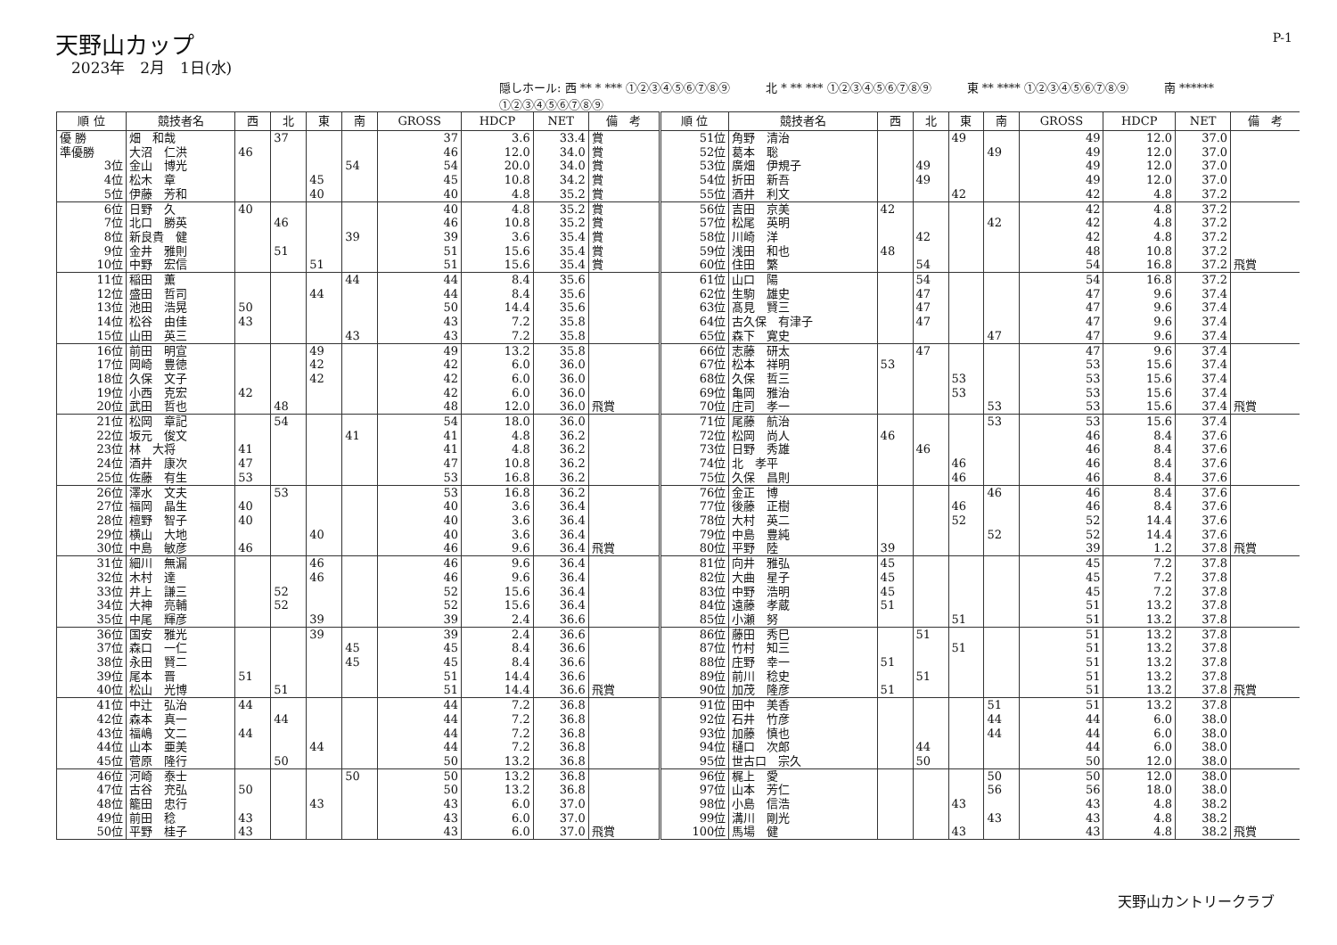天野山カップ
2023年　2月　1日(水)
P-1
隠しホール: 西 ** * *** ①②③④⑤⑥⑦⑧⑨ 北 * ** *** ①②③④⑤⑥⑦⑧⑨ 東 ** **** ①②③④⑤⑥⑦⑧⑨ 南 ****** ①②③④⑤⑥⑦⑧⑨
| 順 位 | 競技者名 | 西 | 北 | 東 | 南 | GROSS | HDCP | NET | 備 考 | 順 位 | 競技者名 | 西 | 北 | 東 | 南 | GROSS | HDCP | NET | 備 考 |
| --- | --- | --- | --- | --- | --- | --- | --- | --- | --- | --- | --- | --- | --- | --- | --- | --- | --- | --- | --- |
| 優 勝 | 畑 和哉 | | 37 | | | 37 | 3.6 | 33.4 | 賞 | 51位 | 角野 清治 | | | 49 | | 49 | 12.0 | 37.0 | |
| 準優勝 | 大沼 仁洪 | 46 | | | | 46 | 12.0 | 34.0 | 賞 | 52位 | 葛本 聡 | | | | 49 | 49 | 12.0 | 37.0 | |
| 3位 | 金山 博光 | | | | 54 | 54 | 20.0 | 34.0 | 賞 | 53位 | 廣畑 伊規子 | | 49 | | | 49 | 12.0 | 37.0 | |
| 4位 | 松木 章 | | | 45 | | 45 | 10.8 | 34.2 | 賞 | 54位 | 折田 新吾 | | 49 | | | 49 | 12.0 | 37.0 | |
| 5位 | 伊藤 芳和 | | | 40 | | 40 | 4.8 | 35.2 | 賞 | 55位 | 酒井 利文 | | | 42 | | 42 | 4.8 | 37.2 | |
| 6位 | 日野 久 | 40 | | | | 40 | 4.8 | 35.2 | 賞 | 56位 | 吉田 京美 | 42 | | | | 42 | 4.8 | 37.2 | |
| 7位 | 北口 勝英 | | 46 | | | 46 | 10.8 | 35.2 | 賞 | 57位 | 松尾 英明 | | | | 42 | 42 | 4.8 | 37.2 | |
| 8位 | 新良貴 健 | | | | 39 | 39 | 3.6 | 35.4 | 賞 | 58位 | 川崎 洋 | | 42 | | | 42 | 4.8 | 37.2 | |
| 9位 | 金井 雅則 | | 51 | | | 51 | 15.6 | 35.4 | 賞 | 59位 | 浅田 和也 | 48 | | | | 48 | 10.8 | 37.2 | |
| 10位 | 中野 宏信 | | | 51 | | 51 | 15.6 | 35.4 | 賞 | 60位 | 住田 繁 | | 54 | | | 54 | 16.8 | 37.2 | 飛賞 |
| 11位 | 稲田 薫 | | | | 44 | 44 | 8.4 | 35.6 | | 61位 | 山口 陽 | | 54 | | | 54 | 16.8 | 37.2 | |
| 12位 | 盛田 哲司 | | | 44 | | 44 | 8.4 | 35.6 | | 62位 | 生駒 雄史 | | 47 | | | 47 | 9.6 | 37.4 | |
| 13位 | 池田 浩晃 | 50 | | | | 50 | 14.4 | 35.6 | | 63位 | 髙見 賢三 | | 47 | | | 47 | 9.6 | 37.4 | |
| 14位 | 松谷 由佳 | 43 | | | | 43 | 7.2 | 35.8 | | 64位 | 古久保 有津子 | | 47 | | | 47 | 9.6 | 37.4 | |
| 15位 | 山田 英三 | | | | 43 | 43 | 7.2 | 35.8 | | 65位 | 森下 寛史 | | | | 47 | 47 | 9.6 | 37.4 | |
| 16位 | 前田 明宣 | | | 49 | | 49 | 13.2 | 35.8 | | 66位 | 志藤 研太 | | 47 | | | 47 | 9.6 | 37.4 | |
| 17位 | 岡崎 豊徳 | | | 42 | | 42 | 6.0 | 36.0 | | 67位 | 松本 祥明 | 53 | | | | 53 | 15.6 | 37.4 | |
| 18位 | 久保 文子 | | | 42 | | 42 | 6.0 | 36.0 | | 68位 | 久保 哲三 | | | 53 | | 53 | 15.6 | 37.4 | |
| 19位 | 小西 克宏 | 42 | | | | 42 | 6.0 | 36.0 | | 69位 | 亀岡 雅治 | | | 53 | | 53 | 15.6 | 37.4 | |
| 20位 | 武田 哲也 | | 48 | | | 48 | 12.0 | 36.0 | 飛賞 | 70位 | 庄司 孝一 | | | | 53 | 53 | 15.6 | 37.4 | 飛賞 |
| 21位 | 松岡 章記 | | 54 | | | 54 | 18.0 | 36.0 | | 71位 | 尾藤 航治 | | | | 53 | 53 | 15.6 | 37.4 | |
| 22位 | 坂元 俊文 | | | | 41 | 41 | 4.8 | 36.2 | | 72位 | 松岡 尚人 | 46 | | | | 46 | 8.4 | 37.6 | |
| 23位 | 林 大将 | 41 | | | | 41 | 4.8 | 36.2 | | 73位 | 日野 秀雄 | | 46 | | | 46 | 8.4 | 37.6 | |
| 24位 | 酒井 康次 | 47 | | | | 47 | 10.8 | 36.2 | | 74位 | 北 孝平 | | | 46 | | 46 | 8.4 | 37.6 | |
| 25位 | 佐藤 有生 | 53 | | | | 53 | 16.8 | 36.2 | | 75位 | 久保 昌則 | | | 46 | | 46 | 8.4 | 37.6 | |
| 26位 | 澤水 文夫 | | 53 | | | 53 | 16.8 | 36.2 | | 76位 | 金正 博 | | | | 46 | 46 | 8.4 | 37.6 | |
| 27位 | 福岡 晶生 | 40 | | | | 40 | 3.6 | 36.4 | | 77位 | 後藤 正樹 | | | 46 | | 46 | 8.4 | 37.6 | |
| 28位 | 檀野 智子 | 40 | | | | 40 | 3.6 | 36.4 | | 78位 | 大村 英二 | | | 52 | | 52 | 14.4 | 37.6 | |
| 29位 | 横山 大地 | | | 40 | | 40 | 3.6 | 36.4 | | 79位 | 中島 豊純 | | | | 52 | 52 | 14.4 | 37.6 | |
| 30位 | 中島 敏彦 | 46 | | | | 46 | 9.6 | 36.4 | 飛賞 | 80位 | 平野 陸 | 39 | | | | 39 | 1.2 | 37.8 | 飛賞 |
| 31位 | 細川 無漏 | | | 46 | | 46 | 9.6 | 36.4 | | 81位 | 向井 雅弘 | 45 | | | | 45 | 7.2 | 37.8 | |
| 32位 | 木村 達 | | | 46 | | 46 | 9.6 | 36.4 | | 82位 | 大曲 星子 | 45 | | | | 45 | 7.2 | 37.8 | |
| 33位 | 井上 謙三 | | 52 | | | 52 | 15.6 | 36.4 | | 83位 | 中野 浩明 | 45 | | | | 45 | 7.2 | 37.8 | |
| 34位 | 大神 亮輔 | | 52 | | | 52 | 15.6 | 36.4 | | 84位 | 遠藤 孝蔵 | 51 | | | | 51 | 13.2 | 37.8 | |
| 35位 | 中尾 輝彦 | | | 39 | | 39 | 2.4 | 36.6 | | 85位 | 小瀬 努 | | | 51 | | 51 | 13.2 | 37.8 | |
| 36位 | 国安 雅光 | | | 39 | | 39 | 2.4 | 36.6 | | 86位 | 藤田 秀巳 | | 51 | | | 51 | 13.2 | 37.8 | |
| 37位 | 森口 一仁 | | | | 45 | 45 | 8.4 | 36.6 | | 87位 | 竹村 知三 | | | 51 | | 51 | 13.2 | 37.8 | |
| 38位 | 永田 賢二 | | | | 45 | 45 | 8.4 | 36.6 | | 88位 | 庄野 幸一 | 51 | | | | 51 | 13.2 | 37.8 | |
| 39位 | 尾本 晋 | 51 | | | | 51 | 14.4 | 36.6 | | 89位 | 前川 稔史 | | 51 | | | 51 | 13.2 | 37.8 | |
| 40位 | 松山 光博 | | 51 | | | 51 | 14.4 | 36.6 | 飛賞 | 90位 | 加茂 隆彦 | 51 | | | | 51 | 13.2 | 37.8 | 飛賞 |
| 41位 | 中辻 弘治 | 44 | | | | 44 | 7.2 | 36.8 | | 91位 | 田中 美香 | | | | 51 | 51 | 13.2 | 37.8 | |
| 42位 | 森本 真一 | | 44 | | | 44 | 7.2 | 36.8 | | 92位 | 石井 竹彦 | | | | 44 | 44 | 6.0 | 38.0 | |
| 43位 | 福嶋 文二 | 44 | | | | 44 | 7.2 | 36.8 | | 93位 | 加藤 慎也 | | | | 44 | 44 | 6.0 | 38.0 | |
| 44位 | 山本 亜美 | | | 44 | | 44 | 7.2 | 36.8 | | 94位 | 樋口 次郎 | | 44 | | | 44 | 6.0 | 38.0 | |
| 45位 | 菅原 隆行 | | 50 | | | 50 | 13.2 | 36.8 | | 95位 | 世古口 宗久 | | 50 | | | 50 | 12.0 | 38.0 | |
| 46位 | 河崎 泰士 | | | | 50 | 50 | 13.2 | 36.8 | | 96位 | 梶上 愛 | | | | 50 | 50 | 12.0 | 38.0 | |
| 47位 | 古谷 充弘 | 50 | | | | 50 | 13.2 | 36.8 | | 97位 | 山本 芳仁 | | | | 56 | 56 | 18.0 | 38.0 | |
| 48位 | 籠田 忠行 | | | 43 | | 43 | 6.0 | 37.0 | | 98位 | 小島 信浩 | | | 43 | | 43 | 4.8 | 38.2 | |
| 49位 | 前田 稔 | 43 | | | | 43 | 6.0 | 37.0 | | 99位 | 溝川 剛光 | | | | 43 | 43 | 4.8 | 38.2 | |
| 50位 | 平野 桂子 | 43 | | | | 43 | 6.0 | 37.0 | 飛賞 | 100位 | 馬場 健 | | | 43 | | 43 | 4.8 | 38.2 | 飛賞 |
天野山カントリークラブ